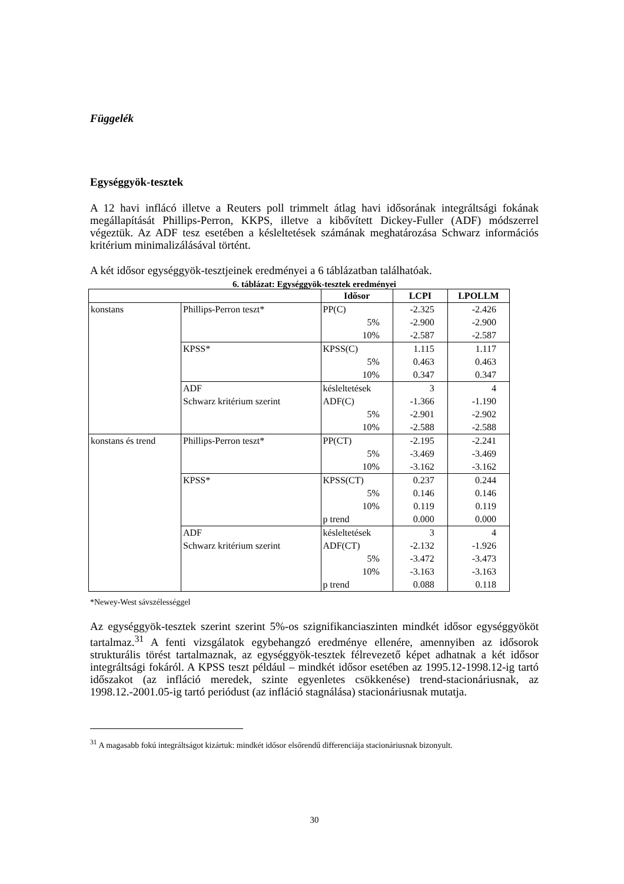Függelék
Egységgyök-tesztek
A 12 havi inflácó illetve a Reuters poll trimmelt átlag havi idősorának integráltsági fokának megállapítását Phillips-Perron, KKPS, illetve a kibővített Dickey-Fuller (ADF) módszerrel végeztük. Az ADF tesz esetében a késleltetések számának meghatározása Schwarz információs kritérium minimalizálásával történt.
A két idősor egységgyök-tesztjeinek eredményei a 6 táblázatban találhatóak.
6. táblázat: Egységgyök-tesztek eredményei
| | | Idősor | LCPI | LPOLLM |
| --- | --- | --- | --- | --- |
| konstans | Phillips-Perron teszt* | PP(C) | -2.325 | -2.426 |
| | | 5% | -2.900 | -2.900 |
| | | 10% | -2.587 | -2.587 |
| | KPSS* | KPSS(C) | 1.115 | 1.117 |
| | | 5% | 0.463 | 0.463 |
| | | 10% | 0.347 | 0.347 |
| | ADF | késleltetések | 3 | 4 |
| | Schwarz kritérium szerint | ADF(C) | -1.366 | -1.190 |
| | | 5% | -2.901 | -2.902 |
| | | 10% | -2.588 | -2.588 |
| konstans és trend | Phillips-Perron teszt* | PP(CT) | -2.195 | -2.241 |
| | | 5% | -3.469 | -3.469 |
| | | 10% | -3.162 | -3.162 |
| | KPSS* | KPSS(CT) | 0.237 | 0.244 |
| | | 5% | 0.146 | 0.146 |
| | | 10% | 0.119 | 0.119 |
| | | p trend | 0.000 | 0.000 |
| | ADF | késleltetések | 3 | 4 |
| | Schwarz kritérium szerint | ADF(CT) | -2.132 | -1.926 |
| | | 5% | -3.472 | -3.473 |
| | | 10% | -3.163 | -3.163 |
| | | p trend | 0.088 | 0.118 |
*Newey-West sávszélességgel
Az egységgyök-tesztek szerint szerint 5%-os szignifikanciaszinten mindkét idősor egységgyököt tartalmaz.<sup>31</sup> A fenti vizsgálatok egybehangzó eredménye ellenére, amennyiben az idősorok strukturális törést tartalmaznak, az egységgyök-tesztek félrevezető képet adhatnak a két idősor integráltsági fokáról. A KPSS teszt például – mindkét idősor esetében az 1995.12-1998.12-ig tartó időszakot (az infláció meredek, szinte egyenletes csökkenése) trend-stacionáriusnak, az 1998.12.-2001.05-ig tartó periódust (az infláció stagnálása) stacionáriusnak mutatja.
<sup>31</sup> A magasabb fokú integráltságot kizártuk: mindkét idősor elsőrendű differenciája stacionáriusnak bizonyult.
30